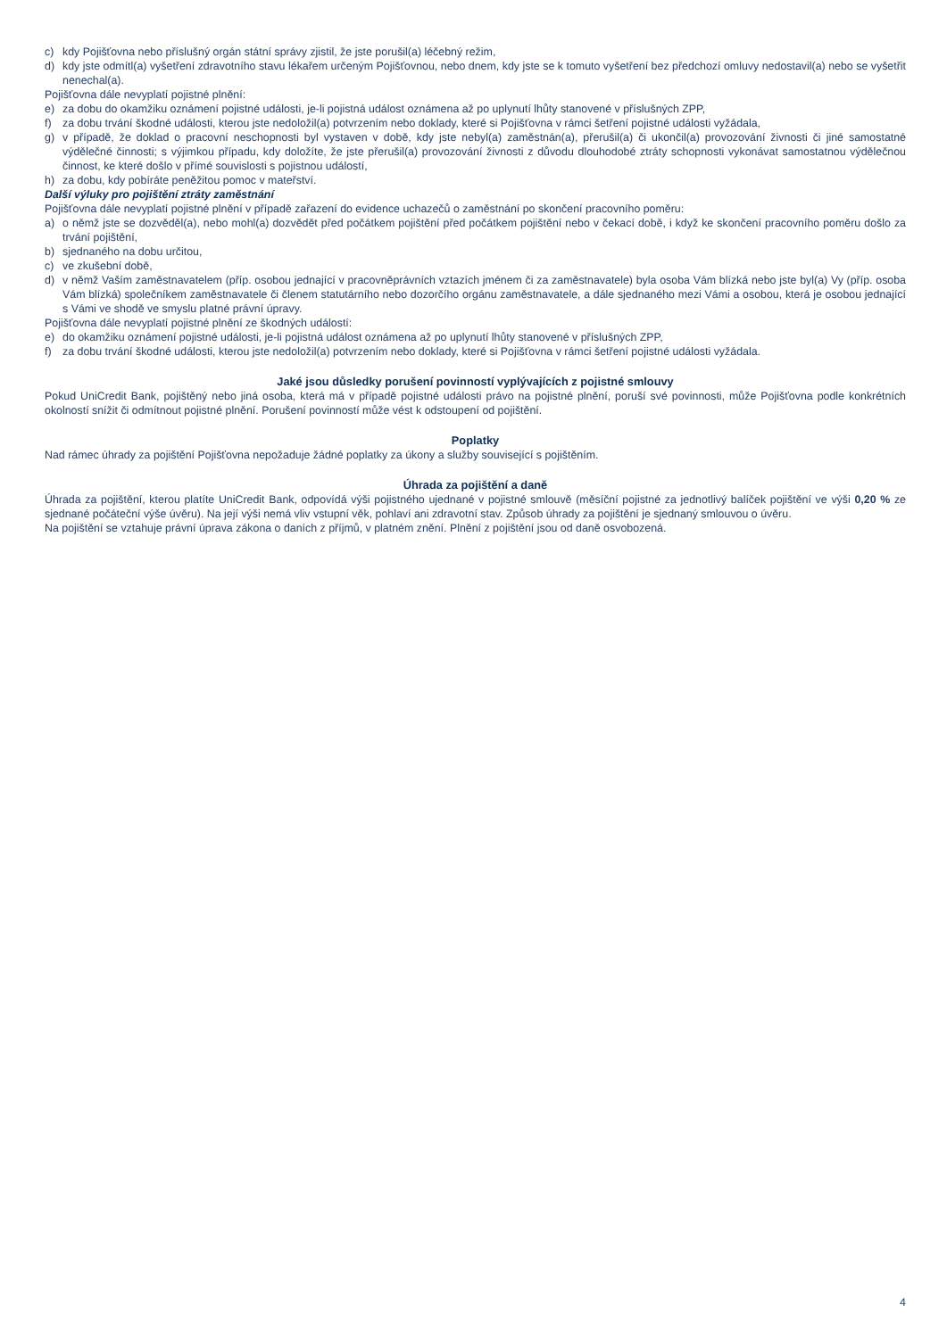c) kdy Pojišťovna nebo příslušný orgán státní správy zjistil, že jste porušil(a) léčebný režim,
d) kdy jste odmítl(a) vyšetření zdravotního stavu lékařem určeným Pojišťovnou, nebo dnem, kdy jste se k tomuto vyšetření bez předchozí omluvy nedostavil(a) nebo se vyšetřit nenechal(a).
Pojišťovna dále nevyplatí pojistné plnění:
e) za dobu do okamžiku oznámení pojistné události, je-li pojistná událost oznámena až po uplynutí lhůty stanovené v příslušných ZPP,
f) za dobu trvání škodné události, kterou jste nedoložil(a) potvrzením nebo doklady, které si Pojišťovna v rámci šetření pojistné události vyžádala,
g) v případě, že doklad o pracovní neschopnosti byl vystaven v době, kdy jste nebyl(a) zaměstnán(a), přerušil(a) či ukončil(a) provozování živnosti či jiné samostatné výdělečné činnosti; s výjimkou případu, kdy doložíte, že jste přerušil(a) provozování živnosti z důvodu dlouhodobé ztráty schopnosti vykonávat samostatnou výdělečnou činnost, ke které došlo v přímé souvislosti s pojistnou událostí,
h) za dobu, kdy pobíráte peněžitou pomoc v mateřství.
Další výluky pro pojištění ztráty zaměstnání
Pojišťovna dále nevyplatí pojistné plnění v případě zařazení do evidence uchazečů o zaměstnání po skončení pracovního poměru:
a) o němž jste se dozvěděl(a), nebo mohl(a) dozvědět před počátkem pojištění před počátkem pojištění nebo v čekací době, i když ke skončení pracovního poměru došlo za trvání pojištění,
b) sjednaného na dobu určitou,
c) ve zkušební době,
d) v němž Vaším zaměstnavatelem (příp. osobou jednající v pracovněprávních vztazích jménem či za zaměstnavatele) byla osoba Vám blízká nebo jste byl(a) Vy (příp. osoba Vám blízká) společníkem zaměstnavatele či členem statutárního nebo dozorčího orgánu zaměstnavatele, a dále sjednaného mezi Vámi a osobou, která je osobou jednající s Vámi ve shodě ve smyslu platné právní úpravy.
Pojišťovna dále nevyplatí pojistné plnění ze škodných událostí:
e) do okamžiku oznámení pojistné události, je-li pojistná událost oznámena až po uplynutí lhůty stanovené v příslušných ZPP,
f) za dobu trvání škodné události, kterou jste nedoložil(a) potvrzením nebo doklady, které si Pojišťovna v rámci šetření pojistné události vyžádala.
Jaké jsou důsledky porušení povinností vyplývajících z pojistné smlouvy
Pokud UniCredit Bank, pojištěný nebo jiná osoba, která má v případě pojistné události právo na pojistné plnění, poruší své povinnosti, může Pojišťovna podle konkrétních okolností snížit či odmítnout pojistné plnění. Porušení povinností může vést k odstoupení od pojištění.
Poplatky
Nad rámec úhrady za pojištění Pojišťovna nepožaduje žádné poplatky za úkony a služby související s pojištěním.
Úhrada za pojištění a daně
Úhrada za pojištění, kterou platíte UniCredit Bank, odpovídá výši pojistného ujednané v pojistné smlouvě (měsíční pojistné za jednotlivý balíček pojištění ve výši 0,20 % ze sjednané počáteční výše úvěru). Na její výši nemá vliv vstupní věk, pohlaví ani zdravotní stav. Způsob úhrady za pojištění je sjednaný smlouvou o úvěru.
Na pojištění se vztahuje právní úprava zákona o daních z příjmů, v platném znění. Plnění z pojištění jsou od daně osvobozená.
4